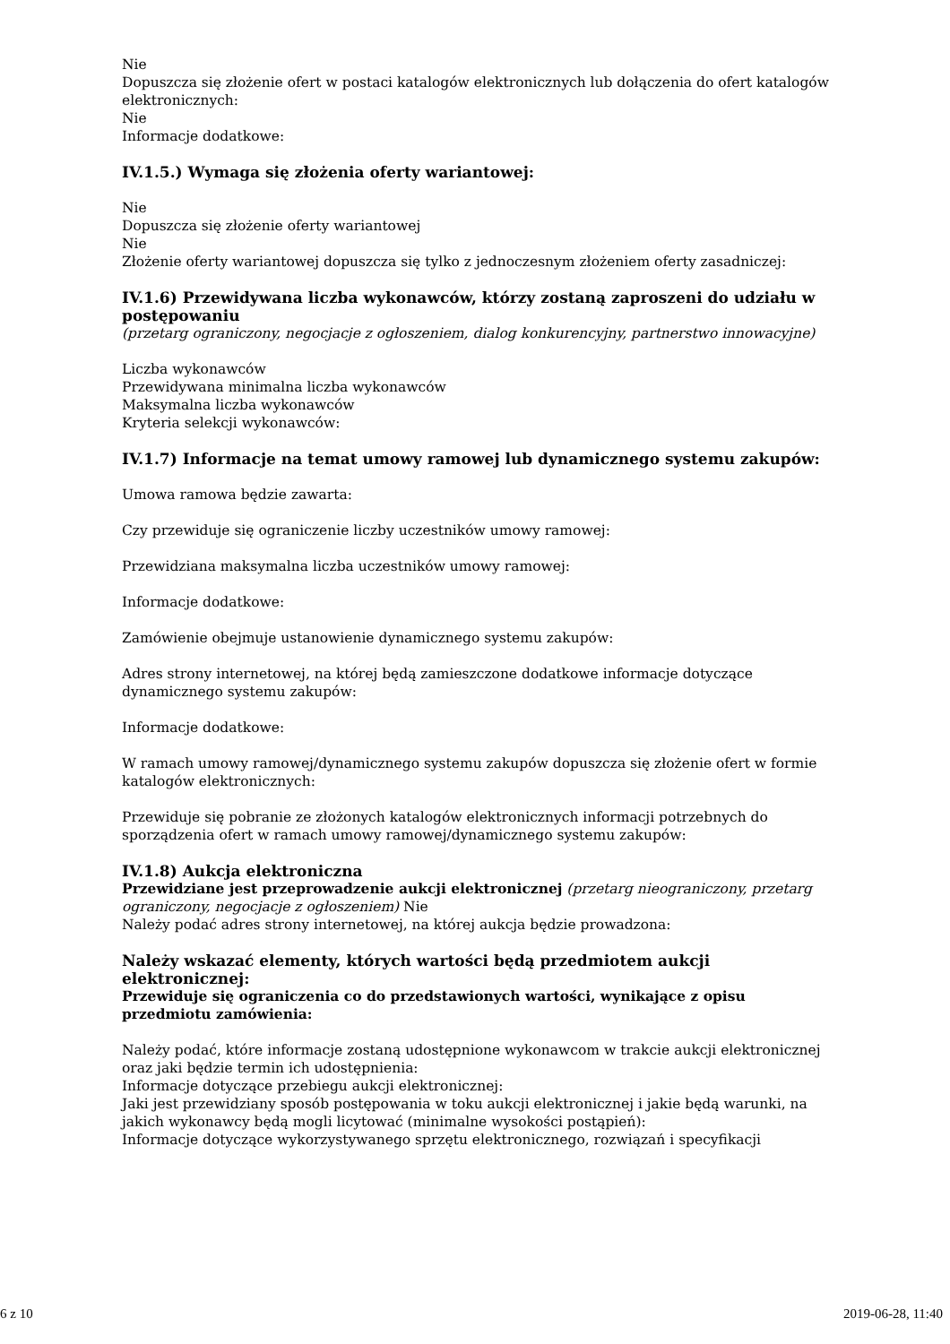Nie
Dopuszcza się złożenie ofert w postaci katalogów elektronicznych lub dołączenia do ofert katalogów elektronicznych:
Nie
Informacje dodatkowe:
IV.1.5.) Wymaga się złożenia oferty wariantowej:
Nie
Dopuszcza się złożenie oferty wariantowej
Nie
Złożenie oferty wariantowej dopuszcza się tylko z jednoczesnym złożeniem oferty zasadniczej:
IV.1.6) Przewidywana liczba wykonawców, którzy zostaną zaproszeni do udziału w postępowaniu
(przetarg ograniczony, negocjacje z ogłoszeniem, dialog konkurencyjny, partnerstwo innowacyjne)
Liczba wykonawców
Przewidywana minimalna liczba wykonawców
Maksymalna liczba wykonawców
Kryteria selekcji wykonawców:
IV.1.7) Informacje na temat umowy ramowej lub dynamicznego systemu zakupów:
Umowa ramowa będzie zawarta:
Czy przewiduje się ograniczenie liczby uczestników umowy ramowej:
Przewidziana maksymalna liczba uczestników umowy ramowej:
Informacje dodatkowe:
Zamówienie obejmuje ustanowienie dynamicznego systemu zakupów:
Adres strony internetowej, na której będą zamieszczone dodatkowe informacje dotyczące dynamicznego systemu zakupów:
Informacje dodatkowe:
W ramach umowy ramowej/dynamicznego systemu zakupów dopuszcza się złożenie ofert w formie katalogów elektronicznych:
Przewiduje się pobranie ze złożonych katalogów elektronicznych informacji potrzebnych do sporządzenia ofert w ramach umowy ramowej/dynamicznego systemu zakupów:
IV.1.8) Aukcja elektroniczna
Przewidziane jest przeprowadzenie aukcji elektronicznej (przetarg nieograniczony, przetarg ograniczony, negocjacje z ogłoszeniem) Nie
Należy podać adres strony internetowej, na której aukcja będzie prowadzona:
Należy wskazać elementy, których wartości będą przedmiotem aukcji elektronicznej:
Przewiduje się ograniczenia co do przedstawionych wartości, wynikające z opisu przedmiotu zamówienia:
Należy podać, które informacje zostaną udostępnione wykonawcom w trakcie aukcji elektronicznej oraz jaki będzie termin ich udostępnienia:
Informacje dotyczące przebiegu aukcji elektronicznej:
Jaki jest przewidziany sposób postępowania w toku aukcji elektronicznej i jakie będą warunki, na jakich wykonawcy będą mogli licytować (minimalne wysokości postąpień):
Informacje dotyczące wykorzystywanego sprzętu elektronicznego, rozwiązań i specyfikacji
6 z 10 2019-06-28, 11:40